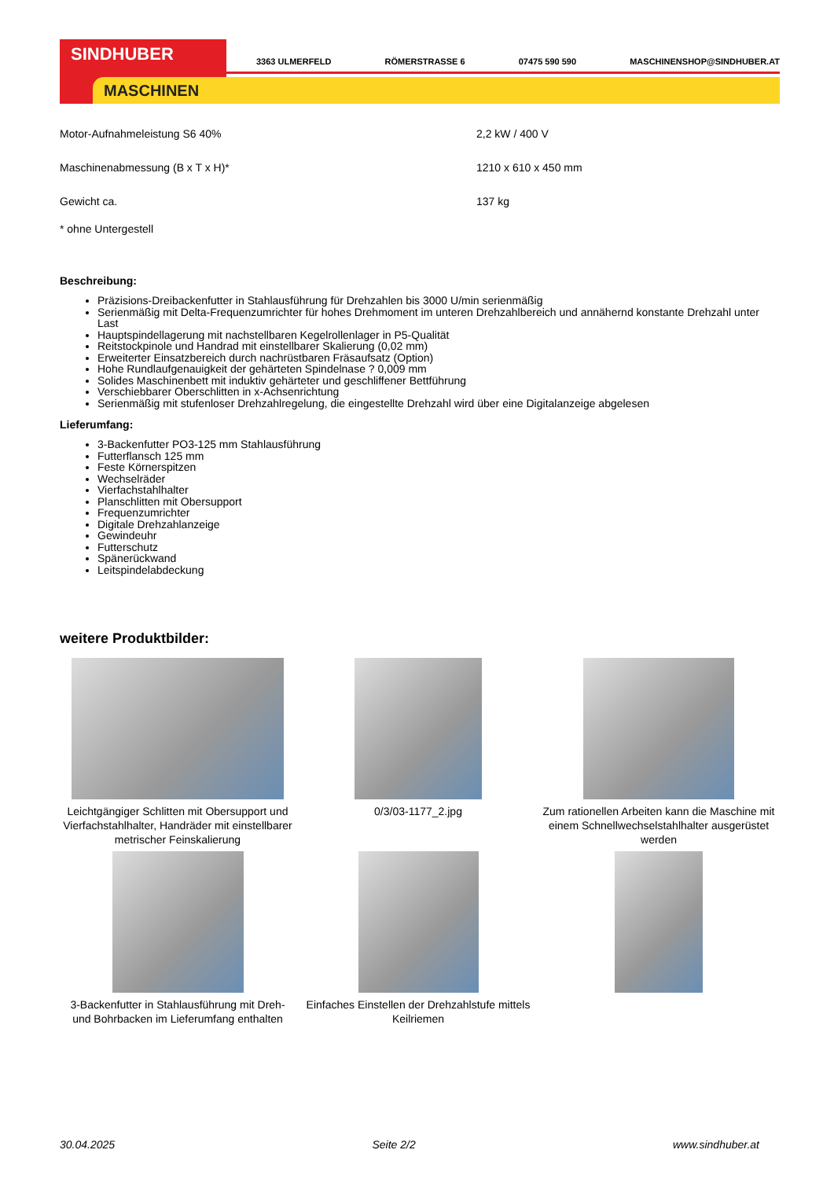SINDHUBER
MASCHINEN
3363 ULMERFELD RÖMERSTRASSE 6 07475 590 590 MASCHINENSHOP@SINDHUBER.AT
| Motor-Aufnahmeleistung S6 40% | 2,2 kW / 400 V |
| Maschinenabmessung (B x T x H)* | 1210 x 610 x 450 mm |
| Gewicht ca. | 137 kg |
* ohne Untergestell
Beschreibung:
Präzisions-Dreibackenfutter in Stahlausführung für Drehzahlen bis 3000 U/min serienmäßig
Serienmäßig mit Delta-Frequenzumrichter für hohes Drehmoment im unteren Drehzahlbereich und annähernd konstante Drehzahl unter Last
Hauptspindellagerung mit nachstellbaren Kegelrollenlager in P5-Qualität
Reitstockpinole und Handrad mit einstellbarer Skalierung (0,02 mm)
Erweiterter Einsatzbereich durch nachrüstbaren Fräsaufsatz (Option)
Hohe Rundlaufgenauigkeit der gehärteten Spindelnase ? 0,009 mm
Solides Maschinenbett mit induktiv gehärteter und geschliffener Bettführung
Verschiebbarer Oberschlitten in x-Achsenrichtung
Serienmäßig mit stufenloser Drehzahlregelung, die eingestellte Drehzahl wird über eine Digitalanzeige abgelesen
Lieferumfang:
3-Backenfutter PO3-125 mm Stahlausführung
Futterflansch 125 mm
Feste Körnerspitzen
Wechselräder
Vierfachstahlhalter
Planschlitten mit Obersupport
Frequenzumrichter
Digitale Drehzahlanzeige
Gewindeuhr
Futterschutz
Spänerückwand
Leitspindelabdeckung
weitere Produktbilder:
Leichtgängiger Schlitten mit Obersupport und Vierfachstahlhalter, Handräder mit einstellbarer metrischer Feinskalierung
0/3/03-1177_2.jpg
Zum rationellen Arbeiten kann die Maschine mit einem Schnellwechselstahlhalter ausgerüstet werden
3-Backenfutter in Stahlausführung mit Dreh- und Bohrbacken im Lieferumfang enthalten
Einfaches Einstellen der Drehzahlstufe mittels Keilriemen
30.04.2025 Seite 2/2 www.sindhuber.at